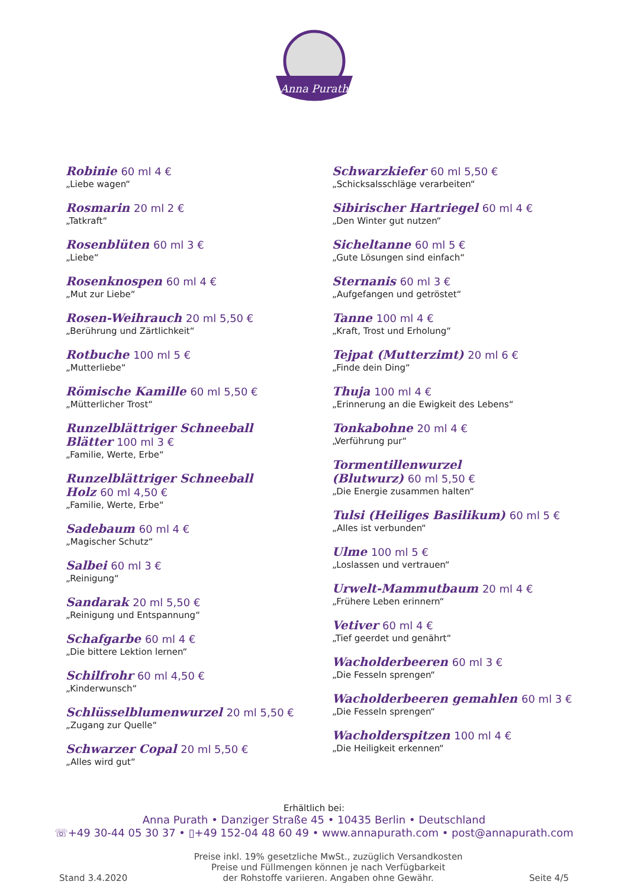Anna Purath
Robinie 60 ml 4 €
„Liebe wagen“
Rosmarin 20 ml 2 €
„Tatkraft“
Rosenblüten 60 ml 3 €
„Liebe“
Rosenknospen 60 ml 4 €
„Mut zur Liebe“
Rosen-Weihrauch 20 ml 5,50 €
„Berührung und Zärtlichkeit“
Rotbuche 100 ml 5 €
„Mutterliebe“
Römische Kamille 60 ml 5,50 €
„Mütterlicher Trost“
Runzelblättriger Schneeball
Blätter 100 ml 3 €
„Familie, Werte, Erbe“
Runzelblättriger Schneeball
Holz 60 ml 4,50 €
„Familie, Werte, Erbe“
Sadebaum 60 ml 4 €
„Magischer Schutz“
Salbei 60 ml 3 €
„Reinigung“
Sandarak 20 ml 5,50 €
„Reinigung und Entspannung“
Schafgarbe 60 ml 4 €
„Die bittere Lektion lernen“
Schilfrohr 60 ml 4,50 €
„Kinderwunsch“
Schlüsselblumenwurzel 20 ml 5,50 €
„Zugang zur Quelle“
Schwarzer Copal 20 ml 5,50 €
„Alles wird gut“
Schwarzkiefer 60 ml 5,50 €
„Schicksalsschläge verarbeiten“
Sibirischer Hartriegel 60 ml 4 €
„Den Winter gut nutzen“
Sicheltanne 60 ml 5 €
„Gute Lösungen sind einfach“
Sternanis 60 ml 3 €
„Aufgefangen und getröstet“
Tanne 100 ml 4 €
„Kraft, Trost und Erholung“
Tejpat (Mutterzimt) 20 ml 6 €
„Finde dein Ding“
Thuja 100 ml 4 €
„Erinnerung an die Ewigkeit des Lebens“
Tonkabohne 20 ml 4 €
„Verführung pur“
Tormentillenwurzel
(Blutwurz) 60 ml 5,50 €
„Die Energie zusammen halten“
Tulsi (Heiliges Basilikum) 60 ml 5 €
„Alles ist verbunden“
Ulme 100 ml 5 €
„Loslassen und vertrauen“
Urwelt-Mammutbaum 20 ml 4 €
„Frühere Leben erinnern“
Vetiver 60 ml 4 €
„Tief geerdet und genährt“
Wacholderbeeren 60 ml 3 €
„Die Fesseln sprengen“
Wacholderbeeren gemahlen 60 ml 3 €
„Die Fesseln sprengen“
Wacholderspitzen 100 ml 4 €
„Die Heiligkeit erkennen“
Erhältlich bei:
Anna Purath • Danziger Straße 45 • 10435 Berlin • Deutschland
☏+49 30-44 05 30 37 • ▯+49 152-04 48 60 49 • www.annapurath.com • post@annapurath.com
Stand 3.4.2020
Preise inkl. 19% gesetzliche MwSt., zuzüglich Versandkosten
Preise und Füllmengen können je nach Verfügbarkeit
der Rohstoffe variieren. Angaben ohne Gewähr.
Seite 4/5